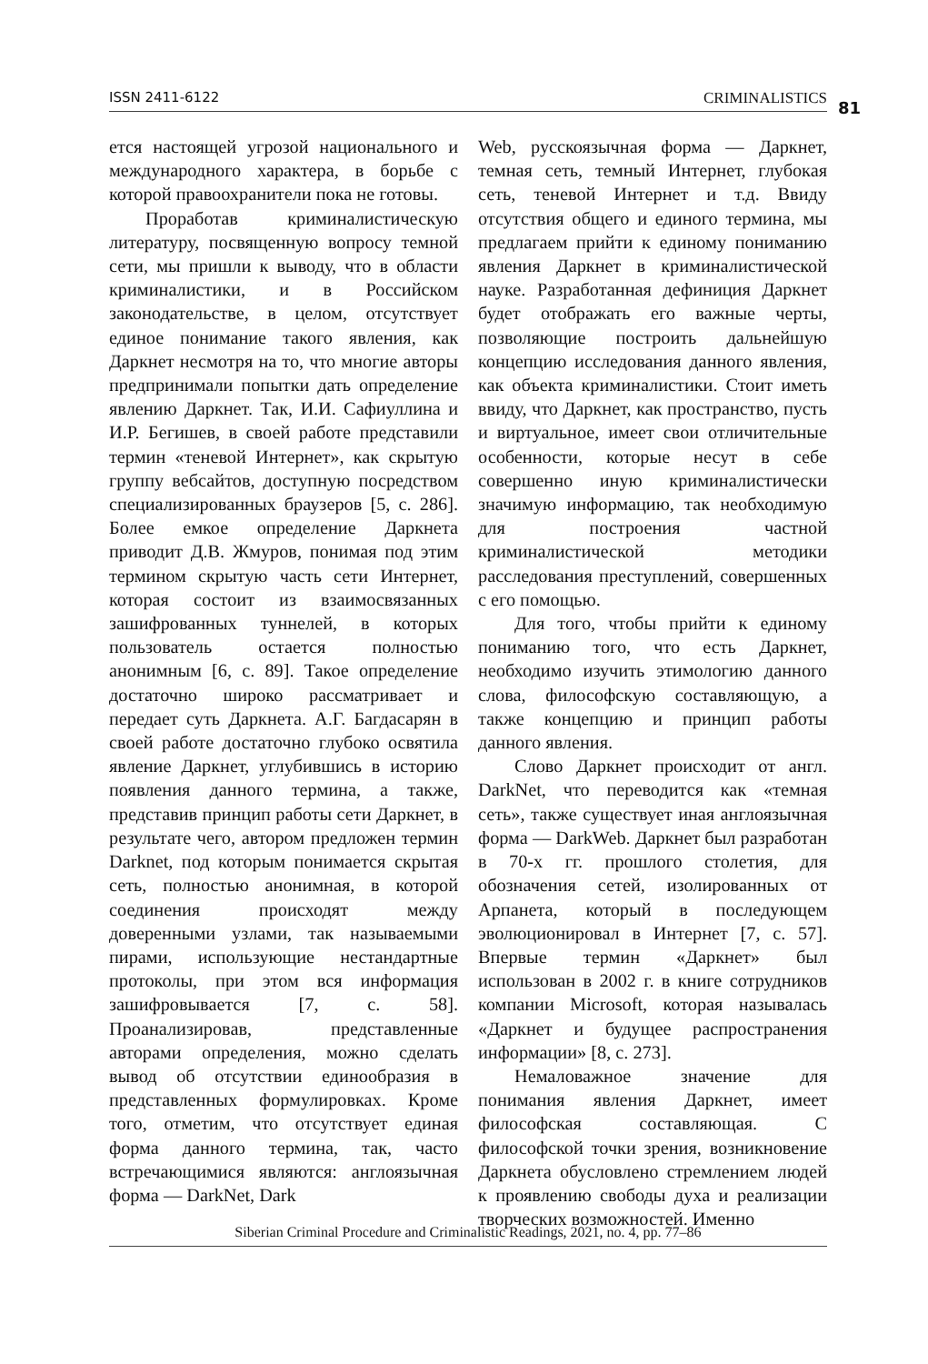ISSN 2411-6122 CRIMINALISTICS 81
ется настоящей угрозой национального и международного характера, в борьбе с которой правоохранители пока не готовы.
Проработав криминалистическую литературу, посвященную вопросу темной сети, мы пришли к выводу, что в области криминалистики, и в Российском законодательстве, в целом, отсутствует единое понимание такого явления, как Даркнет несмотря на то, что многие авторы предпринимали попытки дать определение явлению Даркнет. Так, И.И. Сафиуллина и И.Р. Бегишев, в своей работе представили термин «теневой Интернет», как скрытую группу вебсайтов, доступную посредством специализированных браузеров [5, с. 286]. Более емкое определение Даркнета приводит Д.В. Жмуров, понимая под этим термином скрытую часть сети Интернет, которая состоит из взаимосвязанных зашифрованных туннелей, в которых пользователь остается полностью анонимным [6, с. 89]. Такое определение достаточно широко рассматривает и передает суть Даркнета. А.Г. Багдасарян в своей работе достаточно глубоко освятила явление Даркнет, углубившись в историю появления данного термина, а также, представив принцип работы сети Даркнет, в результате чего, автором предложен термин Darknet, под которым понимается скрытая сеть, полностью анонимная, в которой соединения происходят между доверенными узлами, так называемыми пирами, использующие нестандартные протоколы, при этом вся информация зашифровывается [7, с. 58]. Проанализировав, представленные авторами определения, можно сделать вывод об отсутствии единообразия в представленных формулировках. Кроме того, отметим, что отсутствует единая форма данного термина, так, часто встречающимися являются: англоязычная форма — DarkNet, Dark
Web, русскоязычная форма — Даркнет, темная сеть, темный Интернет, глубокая сеть, теневой Интернет и т.д. Ввиду отсутствия общего и единого термина, мы предлагаем прийти к единому пониманию явления Даркнет в криминалистической науке. Разработанная дефиниция Даркнет будет отображать его важные черты, позволяющие построить дальнейшую концепцию исследования данного явления, как объекта криминалистики. Стоит иметь ввиду, что Даркнет, как пространство, пусть и виртуальное, имеет свои отличительные особенности, которые несут в себе совершенно иную криминалистически значимую информацию, так необходимую для построения частной криминалистической методики расследования преступлений, совершенных с его помощью.
Для того, чтобы прийти к единому пониманию того, что есть Даркнет, необходимо изучить этимологию данного слова, философскую составляющую, а также концепцию и принцип работы данного явления.
Слово Даркнет происходит от англ. DarkNet, что переводится как «темная сеть», также существует иная англоязычная форма — DarkWeb. Даркнет был разработан в 70-х гг. прошлого столетия, для обозначения сетей, изолированных от Арпанета, который в последующем эволюционировал в Интернет [7, с. 57]. Впервые термин «Даркнет» был использован в 2002 г. в книге сотрудников компании Microsoft, которая называлась «Даркнет и будущее распространения информации» [8, с. 273].
Немаловажное значение для понимания явления Даркнет, имеет философская составляющая. С философской точки зрения, возникновение Даркнета обусловлено стремлением людей к проявлению свободы духа и реализации творческих возможностей. Именно
Siberian Criminal Procedure and Criminalistic Readings, 2021, no. 4, pp. 77–86